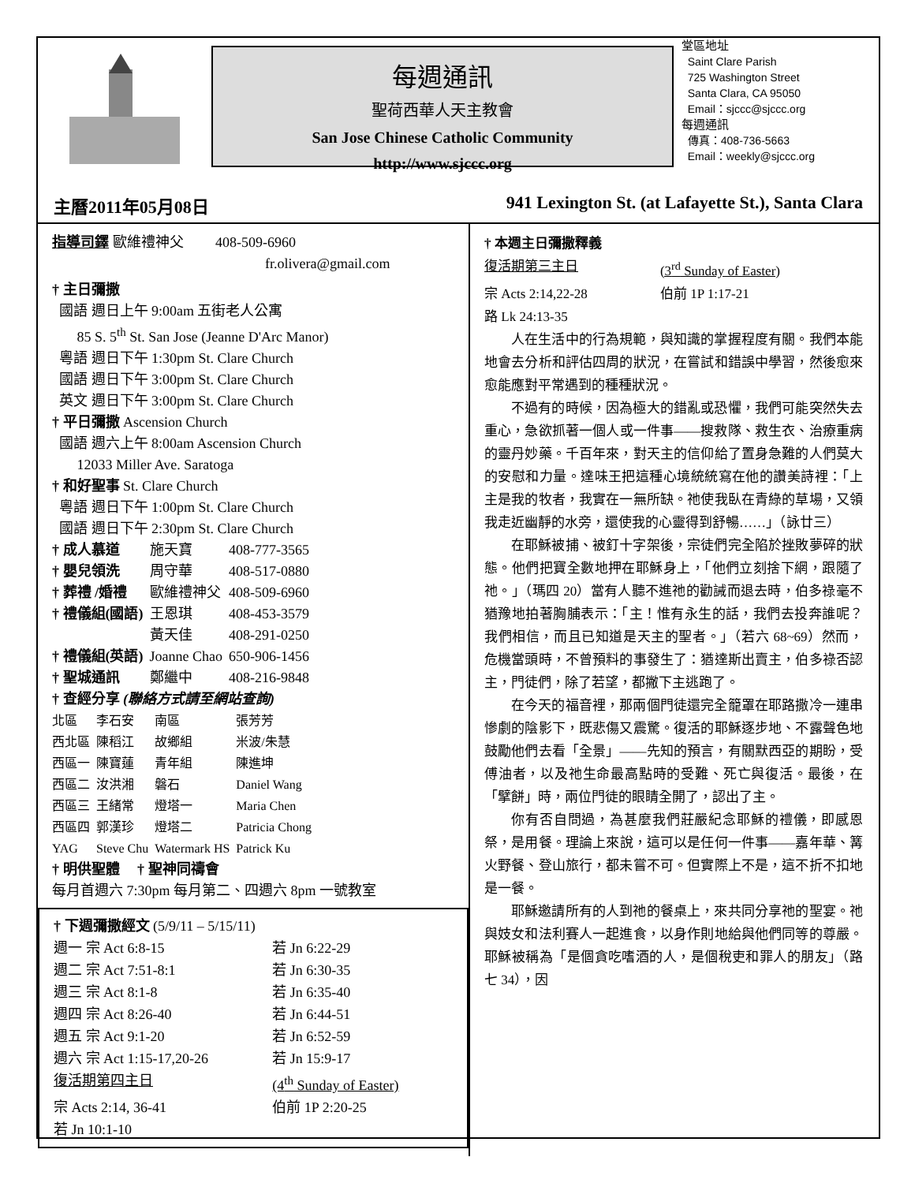每週通訊
聖荷西華人天主教會
San Jose Chinese Catholic Community
http://www.sjccc.org
堂區地址
Saint Clare Parish
725 Washington Street
Santa Clara, CA 95050
Email：sjccc@sjccc.org
每週通訊
傳真：408-736-5663
Email：weekly@sjccc.org
主曆2011年05月08日 941 Lexington St. (at Lafayette St.), Santa Clara
指導司鐸 歐維禮神父 408-509-6960
fr.olivera@gmail.com
† 主日彌撒
國語 週日上午 9:00am 五街老人公寓
85 S. 5<sup>th</sup> St. San Jose (Jeanne D'Arc Manor)
粵語 週日下午 1:30pm St. Clare Church
國語 週日下午 3:00pm St. Clare Church
英文 週日下午 3:00pm St. Clare Church
† 平日彌撒 Ascension Church
國語 週六上午 8:00am Ascension Church
12033 Miller Ave. Saratoga
† 和好聖事 St. Clare Church
粵語 週日下午 1:00pm St. Clare Church
國語 週日下午 2:30pm St. Clare Church
| † 成人慕道 | 施天寶 | 408-777-3565 |
| † 嬰兒領洗 | 周守華 | 408-517-0880 |
| † 葬禮 /婚禮 | 歐維禮神父 | 408-509-6960 |
| † 禮儀組(國語) | 王恩琪 | 408-453-3579 |
| | 黃天佳 | 408-291-0250 |
| † 禮儀組(英語) | Joanne Chao | 650-906-1456 |
| † 聖城通訊 | 鄭繼中 | 408-216-9848 |
† 查經分享 (聯絡方式請至網站查詢)
| 北區 | 李石安 | 南區 | 張芳芳 |
| 西北區 | 陳稻江 | 故鄉組 | 米波/朱慧 |
| 西區一 | 陳寶蓮 | 青年組 | 陳進坤 |
| 西區二 | 汝洪湘 | 磐石 | Daniel Wang |
| 西區三 | 王緒常 | 燈塔一 | Maria Chen |
| 西區四 | 郭漢珍 | 燈塔二 | Patricia Chong |
| YAG | Steve Chu | Watermark HS | Patrick Ku |
† 明供聖體 † 聖神同禱會
每月首週六 7:30pm 每月第二、四週六 8pm 一號教室
† 下週彌撒經文 (5/9/11 – 5/15/11)
| 週一 宗 Act 6:8-15 | 若 Jn 6:22-29 |
| 週二 宗 Act 7:51-8:1 | 若 Jn 6:30-35 |
| 週三 宗 Act 8:1-8 | 若 Jn 6:35-40 |
| 週四 宗 Act 8:26-40 | 若 Jn 6:44-51 |
| 週五 宗 Act 9:1-20 | 若 Jn 6:52-59 |
| 週六 宗 Act 1:15-17,20-26 | 若 Jn 15:9-17 |
| 復活期第四主日 | (4<sup>th</sup> Sunday of Easter) |
| 宗 Acts 2:14, 36-41 | 伯前 1P 2:20-25 |
| 若 Jn 10:1-10 | |
† 本週主日彌撒釋義
| 復活期第三主日 | (3<sup>rd</sup> Sunday of Easter) |
| 宗 Acts 2:14,22-28 | 伯前 1P 1:17-21 |
| 路 Lk 24:13-35 | |
人在生活中的行為規範，與知識的掌握程度有關。我們本能地會去分析和評估四周的狀況，在嘗試和錯誤中學習，然後愈來愈能應對平常遇到的種種狀況。
不過有的時候，因為極大的錯亂或恐懼，我們可能突然失去重心，急欲抓著一個人或一件事——搜救隊、救生衣、治療重病的靈丹妙藥。千百年來，對天主的信仰給了置身急難的人們莫大的安慰和力量。達味王把這種心境統統寫在他的讚美詩裡：「上主是我的牧者，我實在一無所缺。祂使我臥在青綠的草場，又領我走近幽靜的水旁，還使我的心靈得到舒暢……」（詠廿三）
在耶穌被捕、被釘十字架後，宗徒們完全陷於挫敗夢碎的狀態。他們把寶全數地押在耶穌身上，「他們立刻捨下網，跟隨了祂。」（瑪四 20）當有人聽不進祂的勸誡而退去時，伯多祿毫不猶豫地拍著胸脯表示：「主！惟有永生的話，我們去投奔誰呢？我們相信，而且已知道是天主的聖者。」（若六 68~69）然而，危機當頭時，不曾預料的事發生了：猶達斯出賣主，伯多祿否認主，門徒們，除了若望，都撇下主逃跑了。
在今天的福音裡，那兩個門徒還完全籠罩在耶路撒冷一連串慘劇的陰影下，既悲傷又震驚。復活的耶穌逐步地、不露聲色地鼓勵他們去看「全景」——先知的預言，有關默西亞的期盼，受傅油者，以及祂生命最高點時的受難、死亡與復活。最後，在「擘餅」時，兩位門徒的眼睛全開了，認出了主。
你有否自問過，為甚麼我們莊嚴紀念耶穌的禮儀，即感恩祭，是用餐。理論上來說，這可以是任何一件事——嘉年華、篝火野餐、登山旅行，都未嘗不可。但實際上不是，這不折不扣地是一餐。
耶穌邀請所有的人到祂的餐桌上，來共同分享祂的聖宴。祂與妓女和法利賽人一起進食，以身作則地給與他們同等的尊嚴。耶穌被稱為「是個貪吃嗜酒的人，是個稅吏和罪人的朋友」（路七 34），因